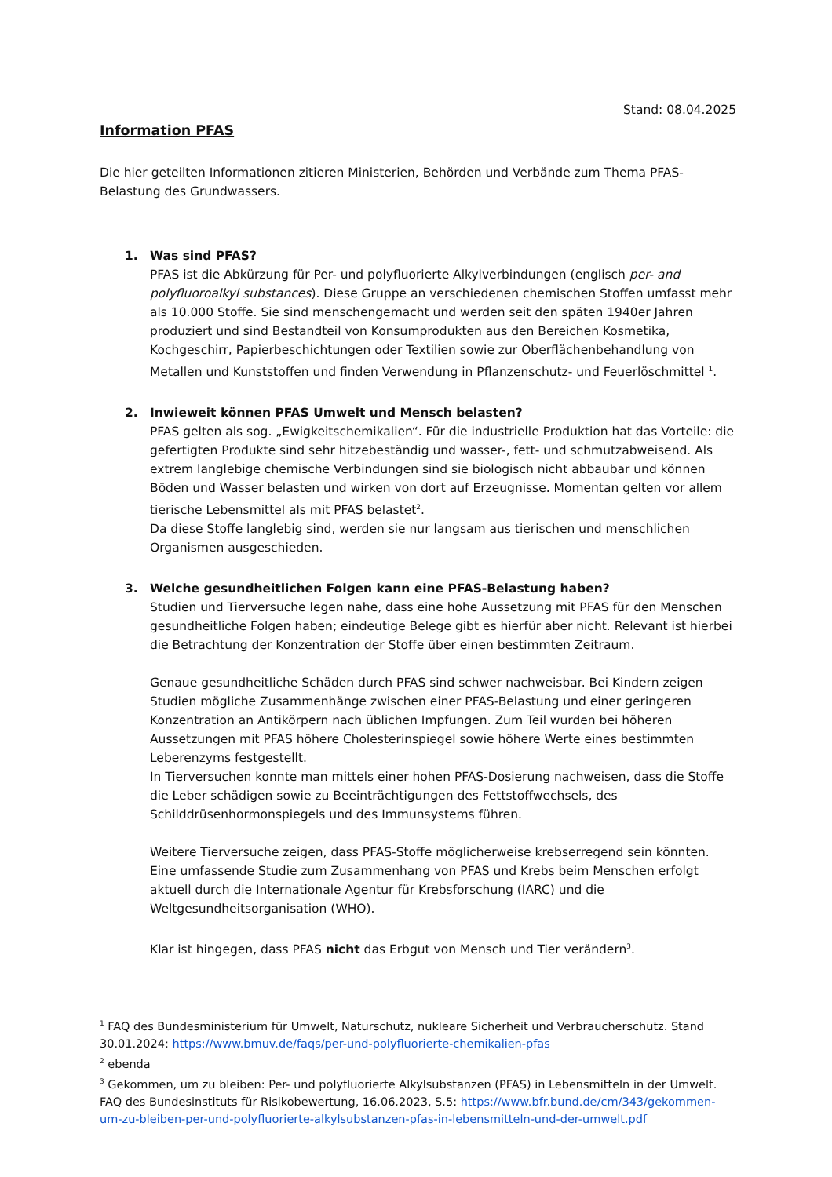Stand: 08.04.2025
Information PFAS
Die hier geteilten Informationen zitieren Ministerien, Behörden und Verbände zum Thema PFAS-Belastung des Grundwassers.
1. Was sind PFAS?
PFAS ist die Abkürzung für Per- und polyfluorierte Alkylverbindungen (englisch per- and polyfluoroalkyl substances). Diese Gruppe an verschiedenen chemischen Stoffen umfasst mehr als 10.000 Stoffe. Sie sind menschengemacht und werden seit den späten 1940er Jahren produziert und sind Bestandteil von Konsumprodukten aus den Bereichen Kosmetika, Kochgeschirr, Papierbeschichtungen oder Textilien sowie zur Oberflächenbehandlung von Metallen und Kunststoffen und finden Verwendung in Pflanzenschutz- und Feuerlöschmittel <sup>1</sup>.
2. Inwieweit können PFAS Umwelt und Mensch belasten?
PFAS gelten als sog. „Ewigkeitschemikalien“. Für die industrielle Produktion hat das Vorteile: die gefertigten Produkte sind sehr hitzebeständig und wasser-, fett- und schmutzabweisend. Als extrem langlebige chemische Verbindungen sind sie biologisch nicht abbaubar und können Böden und Wasser belasten und wirken von dort auf Erzeugnisse. Momentan gelten vor allem tierische Lebensmittel als mit PFAS belastet<sup>2</sup>.
Da diese Stoffe langlebig sind, werden sie nur langsam aus tierischen und menschlichen Organismen ausgeschieden.
3. Welche gesundheitlichen Folgen kann eine PFAS-Belastung haben?
Studien und Tierversuche legen nahe, dass eine hohe Aussetzung mit PFAS für den Menschen gesundheitliche Folgen haben; eindeutige Belege gibt es hierfür aber nicht. Relevant ist hierbei die Betrachtung der Konzentration der Stoffe über einen bestimmten Zeitraum.
Genaue gesundheitliche Schäden durch PFAS sind schwer nachweisbar. Bei Kindern zeigen Studien mögliche Zusammenhänge zwischen einer PFAS-Belastung und einer geringeren Konzentration an Antikörpern nach üblichen Impfungen. Zum Teil wurden bei höheren Aussetzungen mit PFAS höhere Cholesterinspiegel sowie höhere Werte eines bestimmten Leberenzyms festgestellt.
In Tierversuchen konnte man mittels einer hohen PFAS-Dosierung nachweisen, dass die Stoffe die Leber schädigen sowie zu Beeinträchtigungen des Fettstoffwechsels, des Schilddrüsenhormonspiegels und des Immunsystems führen.
Weitere Tierversuche zeigen, dass PFAS-Stoffe möglicherweise krebserregend sein könnten. Eine umfassende Studie zum Zusammenhang von PFAS und Krebs beim Menschen erfolgt aktuell durch die Internationale Agentur für Krebsforschung (IARC) und die Weltgesundheitsorganisation (WHO).
Klar ist hingegen, dass PFAS nicht das Erbgut von Mensch und Tier verändern<sup>3</sup>.
<sup>1</sup> FAQ des Bundesministerium für Umwelt, Naturschutz, nukleare Sicherheit und Verbraucherschutz. Stand 30.01.2024: https://www.bmuv.de/faqs/per-und-polyfluorierte-chemikalien-pfas
<sup>2</sup> ebenda
<sup>3</sup> Gekommen, um zu bleiben: Per- und polyfluorierte Alkylsubstanzen (PFAS) in Lebensmitteln in der Umwelt. FAQ des Bundesinstituts für Risikobewertung, 16.06.2023, S.5: https://www.bfr.bund.de/cm/343/gekommen-um-zu-bleiben-per-und-polyfluorierte-alkylsubstanzen-pfas-in-lebensmitteln-und-der-umwelt.pdf